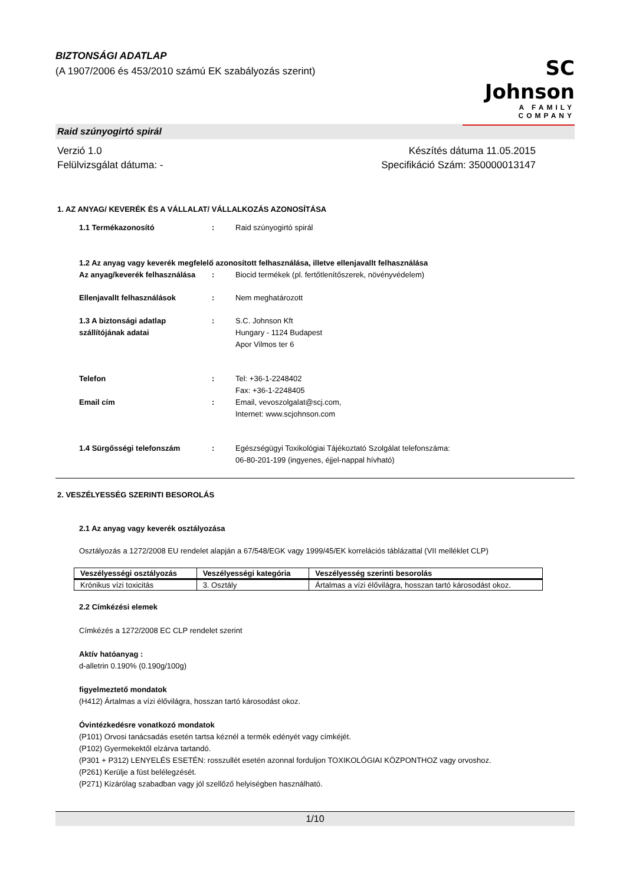BIZTONSÁGI ADATLAP
(A 1907/2006 és 453/2010 számú EK szabályozás szerint)
SC Johnson
A FAMILY COMPANY
Raid szúnyogirtó spirál
Verzió 1.0
Felülvizsgálat dátuma: -
Készítés dátuma 11.05.2015
Specifikáció Szám: 350000013147
1. AZ ANYAG/ KEVERÉK ÉS A VÁLLALAT/ VÁLLALKOZÁS AZONOSÍTÁSA
1.1 Termékazonosító : Raid szúnyogirtó spirál
1.2 Az anyag vagy keverék megfelelő azonosított felhasználása, illetve ellenjavallt felhasználása
Az anyag/keverék felhasználása
: Biocid termékek (pl. fertőtlenítőszerek, növényvédelem)
Ellenjavallt felhasználások : Nem meghatározott
1.3 A biztonsági adatlap szállítójának adatai
: S.C. Johnson Kft
Hungary - 1124 Budapest
Apor Vilmos ter 6
Telefon : Tel: +36-1-2248402
Fax: +36-1-2248405
Email cím : Email, vevoszolgalat@scj.com,
Internet: www.scjohnson.com
1.4 Sürgősségi telefonszám : Egészségügyi Toxikológiai Tájékoztató Szolgálat telefonszáma:
06-80-201-199 (ingyenes, éjjel-nappal hívható)
2. VESZÉLYESSÉG SZERINTI BESOROLÁS
2.1 Az anyag vagy keverék osztályozása
Osztályozás a 1272/2008 EU rendelet alapján a 67/548/EGK vagy 1999/45/EK korrelációs táblázattal (VII melléklet CLP)
| Veszélyességi osztályozás | Veszélyességi kategória | Veszélyesség szerinti besorolás |
| --- | --- | --- |
| Krónikus vízi toxicitás | 3. Osztály | Ártalmas a vízi élővilágra, hosszan tartó károsodást okoz. |
2.2 Címkézési elemek
Címkézés a 1272/2008 EC CLP rendelet szerint
Aktív hatóanyag :
d-alletrin 0.190% (0.190g/100g)
figyelmeztető mondatok
(H412) Ártalmas a vízi élővilágra, hosszan tartó károsodást okoz.
Óvintézkedésre vonatkozó mondatok
(P101) Orvosi tanácsadás esetén tartsa kéznél a termék edényét vagy címkéjét.
(P102) Gyermekektől elzárva tartandó.
(P301 + P312) LENYELÉS ESETÉN: rosszullét esetén azonnal forduljon TOXIKOLÓGIAI KÖZPONTHOZ vagy orvoshoz.
(P261) Kerülje a füst belélegzését.
(P271) Kizárólag szabadban vagy jól szellőző helyiségben használható.
1/10